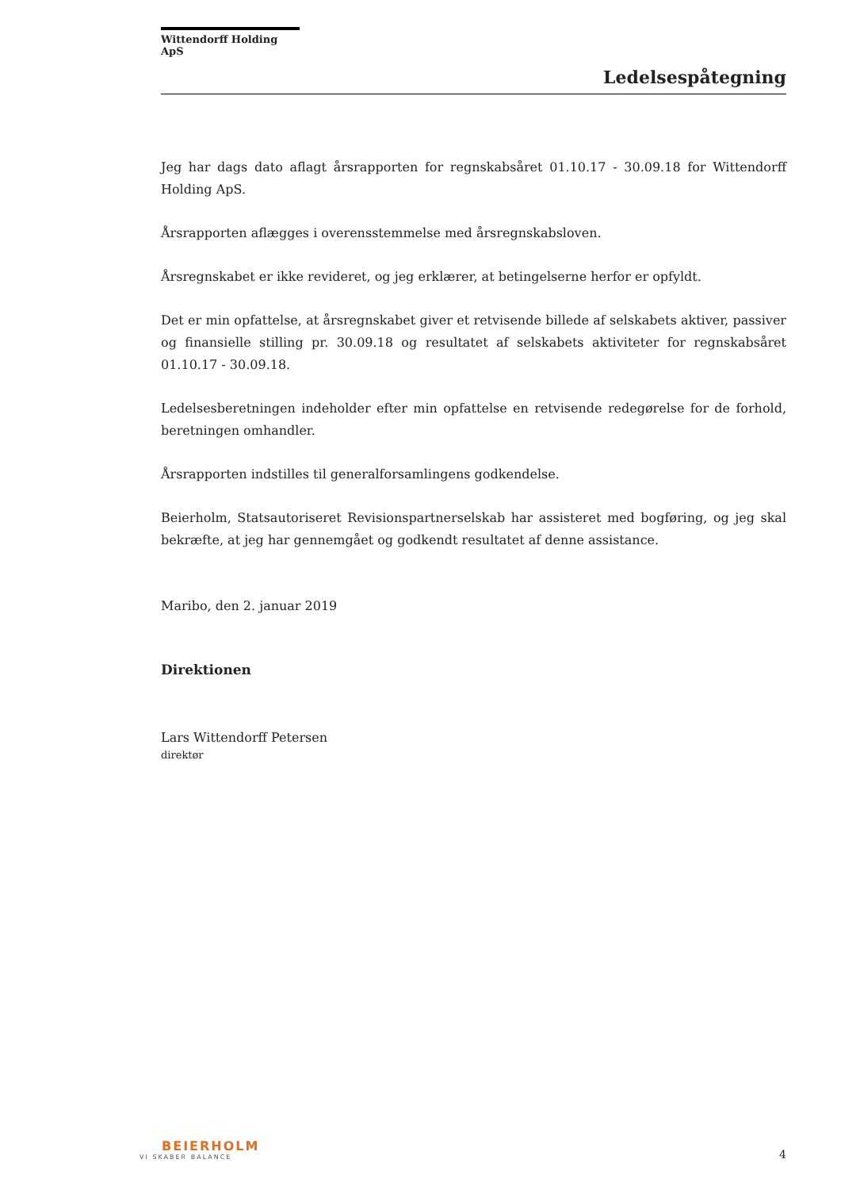Wittendorff Holding ApS
Ledelsespåtegning
Jeg har dags dato aflagt årsrapporten for regnskabsåret 01.10.17 - 30.09.18 for Wittendorff Holding ApS.
Årsrapporten aflægges i overensstemmelse med årsregnskabsloven.
Årsregnskabet er ikke revideret, og jeg erklærer, at betingelserne herfor er opfyldt.
Det er min opfattelse, at årsregnskabet giver et retvisende billede af selskabets aktiver, passiver og finansielle stilling pr. 30.09.18 og resultatet af selskabets aktiviteter for regnskabsåret 01.10.17 - 30.09.18.
Ledelsesberetningen indeholder efter min opfattelse en retvisende redegørelse for de forhold, beretningen omhandler.
Årsrapporten indstilles til generalforsamlingens godkendelse.
Beierholm, Statsautoriseret Revisionspartnerselskab har assisteret med bogføring, og jeg skal bekræfte, at jeg har gennemgået og godkendt resultatet af denne assistance.
Maribo, den 2. januar 2019
Direktionen
Lars Wittendorff Petersen
direktør
BEIERHOLM
VI SKABER BALANCE
4